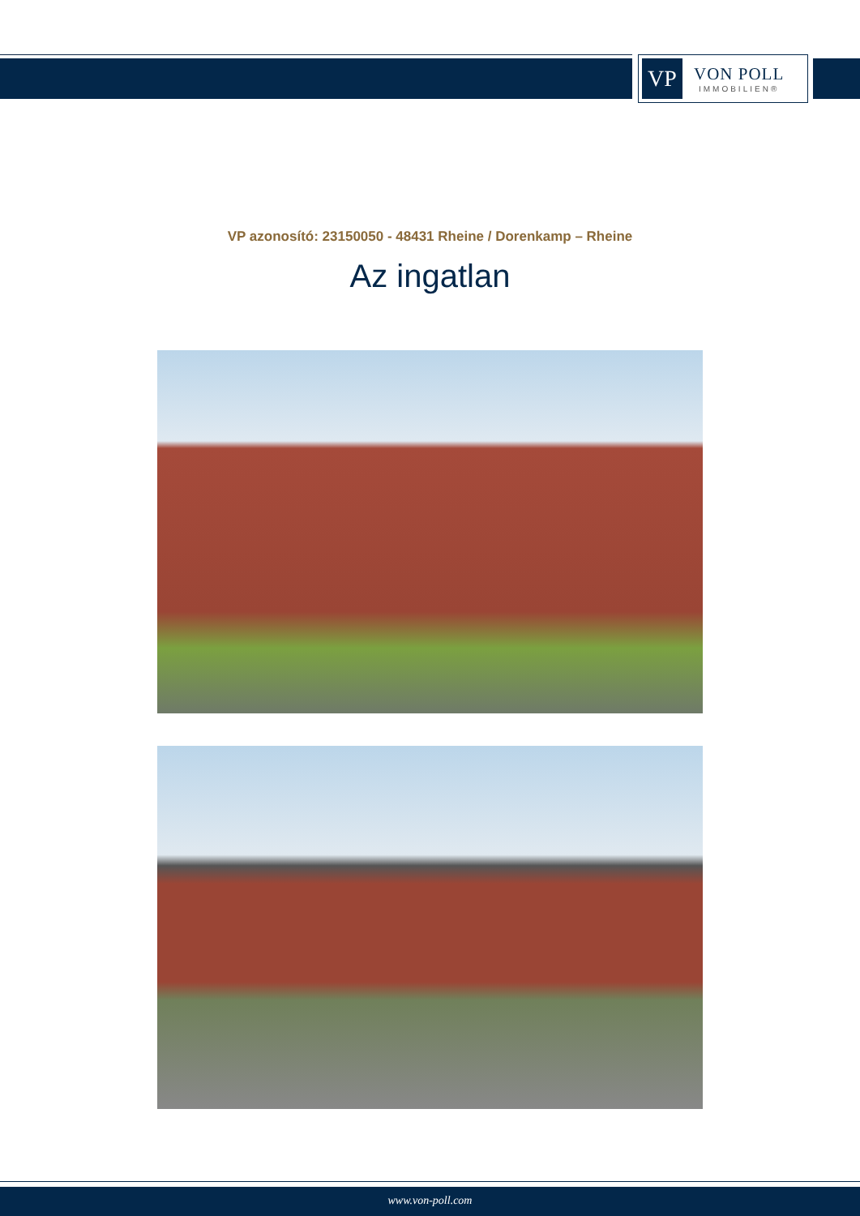VP
VON POLL
IMMOBILIEN®
VP azonosító: 23150050 - 48431 Rheine / Dorenkamp – Rheine
Az ingatlan
www.von-poll.com